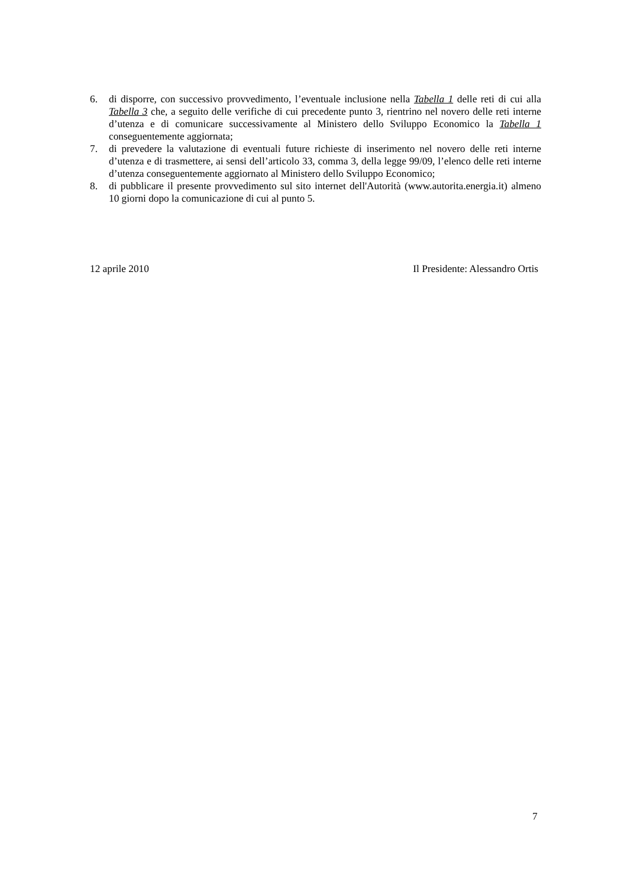6. di disporre, con successivo provvedimento, l’eventuale inclusione nella Tabella 1 delle reti di cui alla Tabella 3 che, a seguito delle verifiche di cui precedente punto 3, rientrino nel novero delle reti interne d’utenza e di comunicare successivamente al Ministero dello Sviluppo Economico la Tabella 1 conseguentemente aggiornata;
7. di prevedere la valutazione di eventuali future richieste di inserimento nel novero delle reti interne d’utenza e di trasmettere, ai sensi dell’articolo 33, comma 3, della legge 99/09, l’elenco delle reti interne d’utenza conseguentemente aggiornato al Ministero dello Sviluppo Economico;
8. di pubblicare il presente provvedimento sul sito internet dell'Autorità (www.autorita.energia.it) almeno 10 giorni dopo la comunicazione di cui al punto 5.
12 aprile 2010 Il Presidente: Alessandro Ortis
7